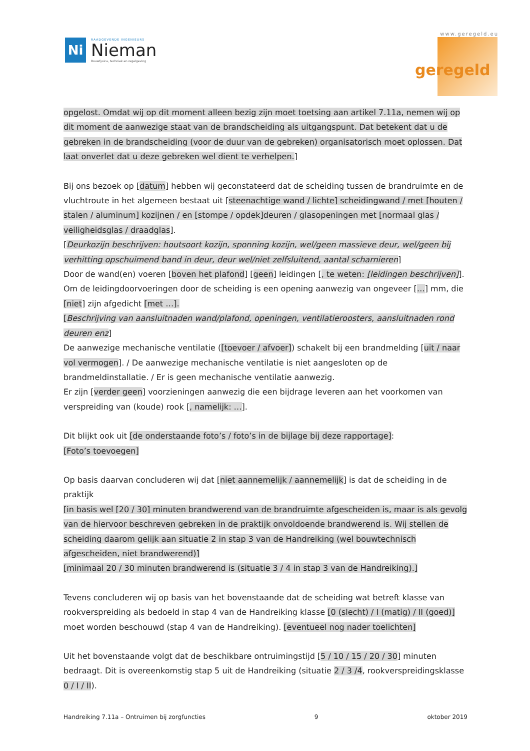Ni
RAADGEVENDE INGENIEURS
Nieman
Bouwfysica, techniek en regelgeving
www.geregeld.eu
geregeld
opgelost. Omdat wij op dit moment alleen bezig zijn moet toetsing aan artikel 7.11a, nemen wij op dit moment de aanwezige staat van de brandscheiding als uitgangspunt. Dat betekent dat u de gebreken in de brandscheiding (voor de duur van de gebreken) organisatorisch moet oplossen. Dat laat onverlet dat u deze gebreken wel dient te verhelpen.]
Bij ons bezoek op [datum] hebben wij geconstateerd dat de scheiding tussen de brandruimte en de vluchtroute in het algemeen bestaat uit [steenachtige wand / lichte] scheidingwand / met [houten / stalen / aluminum] kozijnen / en [stompe / opdek]deuren / glasopeningen met [normaal glas / veiligheidsglas / draadglas].
[Deurkozijn beschrijven: houtsoort kozijn, sponning kozijn, wel/geen massieve deur, wel/geen bij verhitting opschuimend band in deur, deur wel/niet zelfsluitend, aantal scharnieren]
Door de wand(en) voeren [boven het plafond] [geen] leidingen [, te weten: [leidingen beschrijven]]. Om de leidingdoorvoeringen door de scheiding is een opening aanwezig van ongeveer […] mm, die [niet] zijn afgedicht [met …].
[Beschrijving van aansluitnaden wand/plafond, openingen, ventilatieroosters, aansluitnaden rond deuren enz]
De aanwezige mechanische ventilatie ([toevoer / afvoer]) schakelt bij een brandmelding [uit / naar vol vermogen]. / De aanwezige mechanische ventilatie is niet aangesloten op de brandmeldinstallatie. / Er is geen mechanische ventilatie aanwezig.
Er zijn [verder geen] voorzieningen aanwezig die een bijdrage leveren aan het voorkomen van verspreiding van (koude) rook [, namelijk: …].
Dit blijkt ook uit [de onderstaande foto’s / foto’s in de bijlage bij deze rapportage]:
[Foto’s toevoegen]
Op basis daarvan concluderen wij dat [niet aannemelijk / aannemelijk] is dat de scheiding in de praktijk
[in basis wel [20 / 30] minuten brandwerend van de brandruimte afgescheiden is, maar is als gevolg van de hiervoor beschreven gebreken in de praktijk onvoldoende brandwerend is. Wij stellen de scheiding daarom gelijk aan situatie 2 in stap 3 van de Handreiking (wel bouwtechnisch afgescheiden, niet brandwerend)]
[minimaal 20 / 30 minuten brandwerend is (situatie 3 / 4 in stap 3 van de Handreiking).]
Tevens concluderen wij op basis van het bovenstaande dat de scheiding wat betreft klasse van rookverspreiding als bedoeld in stap 4 van de Handreiking klasse [0 (slecht) / I (matig) / II (goed)] moet worden beschouwd (stap 4 van de Handreiking). [eventueel nog nader toelichten]
Uit het bovenstaande volgt dat de beschikbare ontruimingstijd [5 / 10 / 15 / 20 / 30] minuten bedraagt. Dit is overeenkomstig stap 5 uit de Handreiking (situatie 2 / 3 /4, rookverspreidingsklasse 0 / I / II).
Handreiking 7.11a – Ontruimen bij zorgfuncties 9 oktober 2019